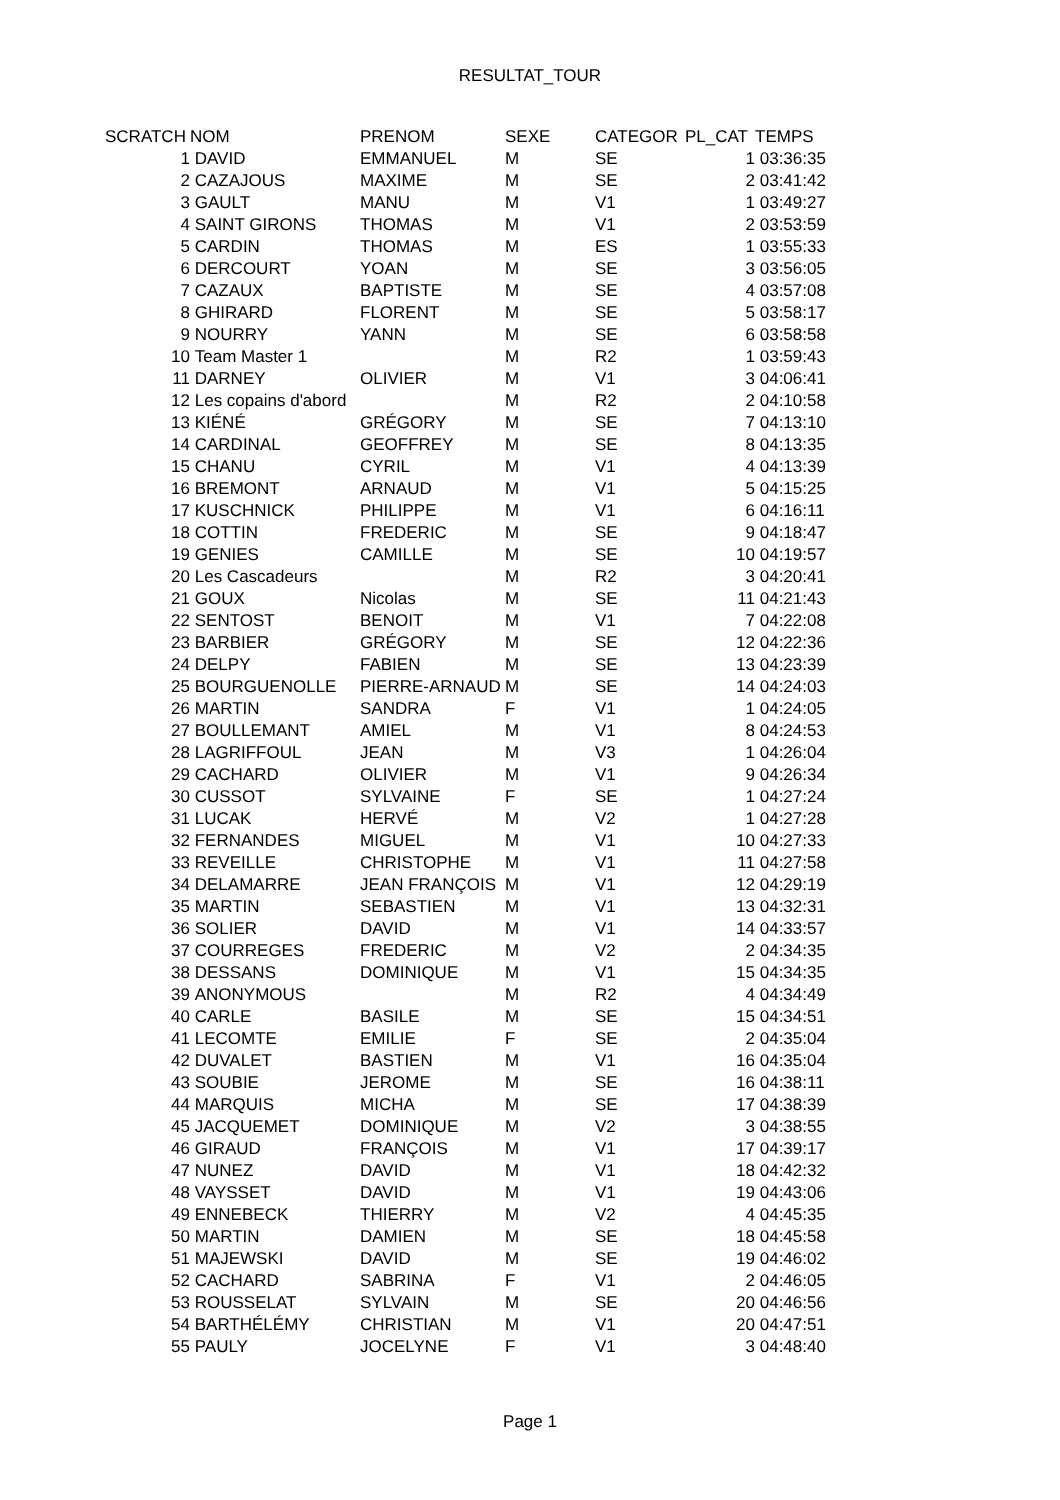RESULTAT_TOUR
| SCRATCH | NOM | PRENOM | SEXE | CATEGOR | PL_CAT | TEMPS |
| --- | --- | --- | --- | --- | --- | --- |
| 1 | DAVID | EMMANUEL | M | SE | 1 | 03:36:35 |
| 2 | CAZAJOUS | MAXIME | M | SE | 2 | 03:41:42 |
| 3 | GAULT | MANU | M | V1 | 1 | 03:49:27 |
| 4 | SAINT GIRONS | THOMAS | M | V1 | 2 | 03:53:59 |
| 5 | CARDIN | THOMAS | M | ES | 1 | 03:55:33 |
| 6 | DERCOURT | YOAN | M | SE | 3 | 03:56:05 |
| 7 | CAZAUX | BAPTISTE | M | SE | 4 | 03:57:08 |
| 8 | GHIRARD | FLORENT | M | SE | 5 | 03:58:17 |
| 9 | NOURRY | YANN | M | SE | 6 | 03:58:58 |
| 10 | Team Master 1 | | M | R2 | 1 | 03:59:43 |
| 11 | DARNEY | OLIVIER | M | V1 | 3 | 04:06:41 |
| 12 | Les copains d'abord | | M | R2 | 2 | 04:10:58 |
| 13 | KIÉNÉ | GRÉGORY | M | SE | 7 | 04:13:10 |
| 14 | CARDINAL | GEOFFREY | M | SE | 8 | 04:13:35 |
| 15 | CHANU | CYRIL | M | V1 | 4 | 04:13:39 |
| 16 | BREMONT | ARNAUD | M | V1 | 5 | 04:15:25 |
| 17 | KUSCHNICK | PHILIPPE | M | V1 | 6 | 04:16:11 |
| 18 | COTTIN | FREDERIC | M | SE | 9 | 04:18:47 |
| 19 | GENIES | CAMILLE | M | SE | 10 | 04:19:57 |
| 20 | Les Cascadeurs | | M | R2 | 3 | 04:20:41 |
| 21 | GOUX | Nicolas | M | SE | 11 | 04:21:43 |
| 22 | SENTOST | BENOIT | M | V1 | 7 | 04:22:08 |
| 23 | BARBIER | GRÉGORY | M | SE | 12 | 04:22:36 |
| 24 | DELPY | FABIEN | M | SE | 13 | 04:23:39 |
| 25 | BOURGUENOLLE | PIERRE-ARNAUD | M | SE | 14 | 04:24:03 |
| 26 | MARTIN | SANDRA | F | V1 | 1 | 04:24:05 |
| 27 | BOULLEMANT | AMIEL | M | V1 | 8 | 04:24:53 |
| 28 | LAGRIFFOUL | JEAN | M | V3 | 1 | 04:26:04 |
| 29 | CACHARD | OLIVIER | M | V1 | 9 | 04:26:34 |
| 30 | CUSSOT | SYLVAINE | F | SE | 1 | 04:27:24 |
| 31 | LUCAK | HERVÉ | M | V2 | 1 | 04:27:28 |
| 32 | FERNANDES | MIGUEL | M | V1 | 10 | 04:27:33 |
| 33 | REVEILLE | CHRISTOPHE | M | V1 | 11 | 04:27:58 |
| 34 | DELAMARRE | JEAN FRANÇOIS | M | V1 | 12 | 04:29:19 |
| 35 | MARTIN | SEBASTIEN | M | V1 | 13 | 04:32:31 |
| 36 | SOLIER | DAVID | M | V1 | 14 | 04:33:57 |
| 37 | COURREGES | FREDERIC | M | V2 | 2 | 04:34:35 |
| 38 | DESSANS | DOMINIQUE | M | V1 | 15 | 04:34:35 |
| 39 | ANONYMOUS | | M | R2 | 4 | 04:34:49 |
| 40 | CARLE | BASILE | M | SE | 15 | 04:34:51 |
| 41 | LECOMTE | EMILIE | F | SE | 2 | 04:35:04 |
| 42 | DUVALET | BASTIEN | M | V1 | 16 | 04:35:04 |
| 43 | SOUBIE | JEROME | M | SE | 16 | 04:38:11 |
| 44 | MARQUIS | MICHA | M | SE | 17 | 04:38:39 |
| 45 | JACQUEMET | DOMINIQUE | M | V2 | 3 | 04:38:55 |
| 46 | GIRAUD | FRANÇOIS | M | V1 | 17 | 04:39:17 |
| 47 | NUNEZ | DAVID | M | V1 | 18 | 04:42:32 |
| 48 | VAYSSET | DAVID | M | V1 | 19 | 04:43:06 |
| 49 | ENNEBECK | THIERRY | M | V2 | 4 | 04:45:35 |
| 50 | MARTIN | DAMIEN | M | SE | 18 | 04:45:58 |
| 51 | MAJEWSKI | DAVID | M | SE | 19 | 04:46:02 |
| 52 | CACHARD | SABRINA | F | V1 | 2 | 04:46:05 |
| 53 | ROUSSELAT | SYLVAIN | M | SE | 20 | 04:46:56 |
| 54 | BARTHÉLÉMY | CHRISTIAN | M | V1 | 20 | 04:47:51 |
| 55 | PAULY | JOCELYNE | F | V1 | 3 | 04:48:40 |
Page 1